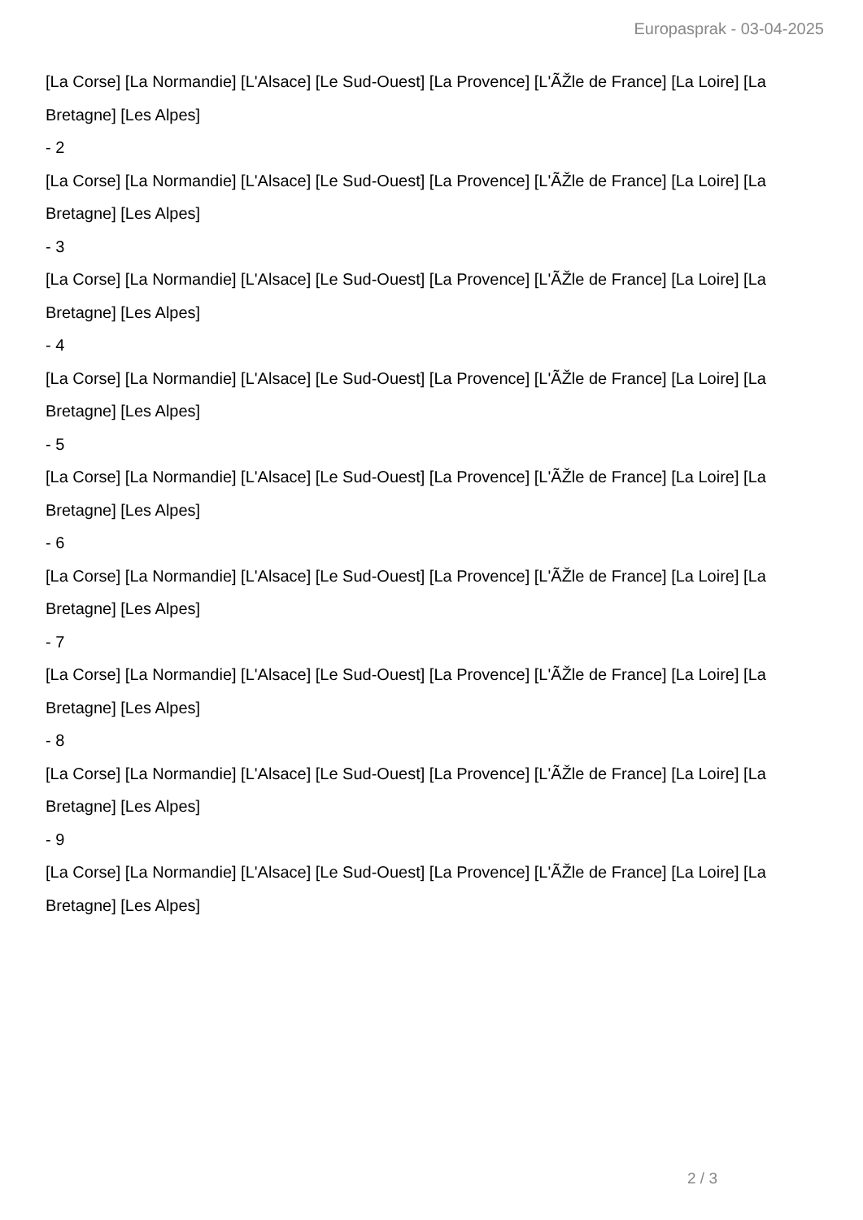Europasprak - 03-04-2025
[La Corse] [La Normandie] [L'Alsace] [Le Sud-Ouest] [La Provence] [L'ÃŽle de France] [La Loire] [La Bretagne] [Les Alpes]
- 2
[La Corse] [La Normandie] [L'Alsace] [Le Sud-Ouest] [La Provence] [L'ÃŽle de France] [La Loire] [La Bretagne] [Les Alpes]
- 3
[La Corse] [La Normandie] [L'Alsace] [Le Sud-Ouest] [La Provence] [L'ÃŽle de France] [La Loire] [La Bretagne] [Les Alpes]
- 4
[La Corse] [La Normandie] [L'Alsace] [Le Sud-Ouest] [La Provence] [L'ÃŽle de France] [La Loire] [La Bretagne] [Les Alpes]
- 5
[La Corse] [La Normandie] [L'Alsace] [Le Sud-Ouest] [La Provence] [L'ÃŽle de France] [La Loire] [La Bretagne] [Les Alpes]
- 6
[La Corse] [La Normandie] [L'Alsace] [Le Sud-Ouest] [La Provence] [L'ÃŽle de France] [La Loire] [La Bretagne] [Les Alpes]
- 7
[La Corse] [La Normandie] [L'Alsace] [Le Sud-Ouest] [La Provence] [L'ÃŽle de France] [La Loire] [La Bretagne] [Les Alpes]
- 8
[La Corse] [La Normandie] [L'Alsace] [Le Sud-Ouest] [La Provence] [L'ÃŽle de France] [La Loire] [La Bretagne] [Les Alpes]
- 9
[La Corse] [La Normandie] [L'Alsace] [Le Sud-Ouest] [La Provence] [L'ÃŽle de France] [La Loire] [La Bretagne] [Les Alpes]
2 / 3